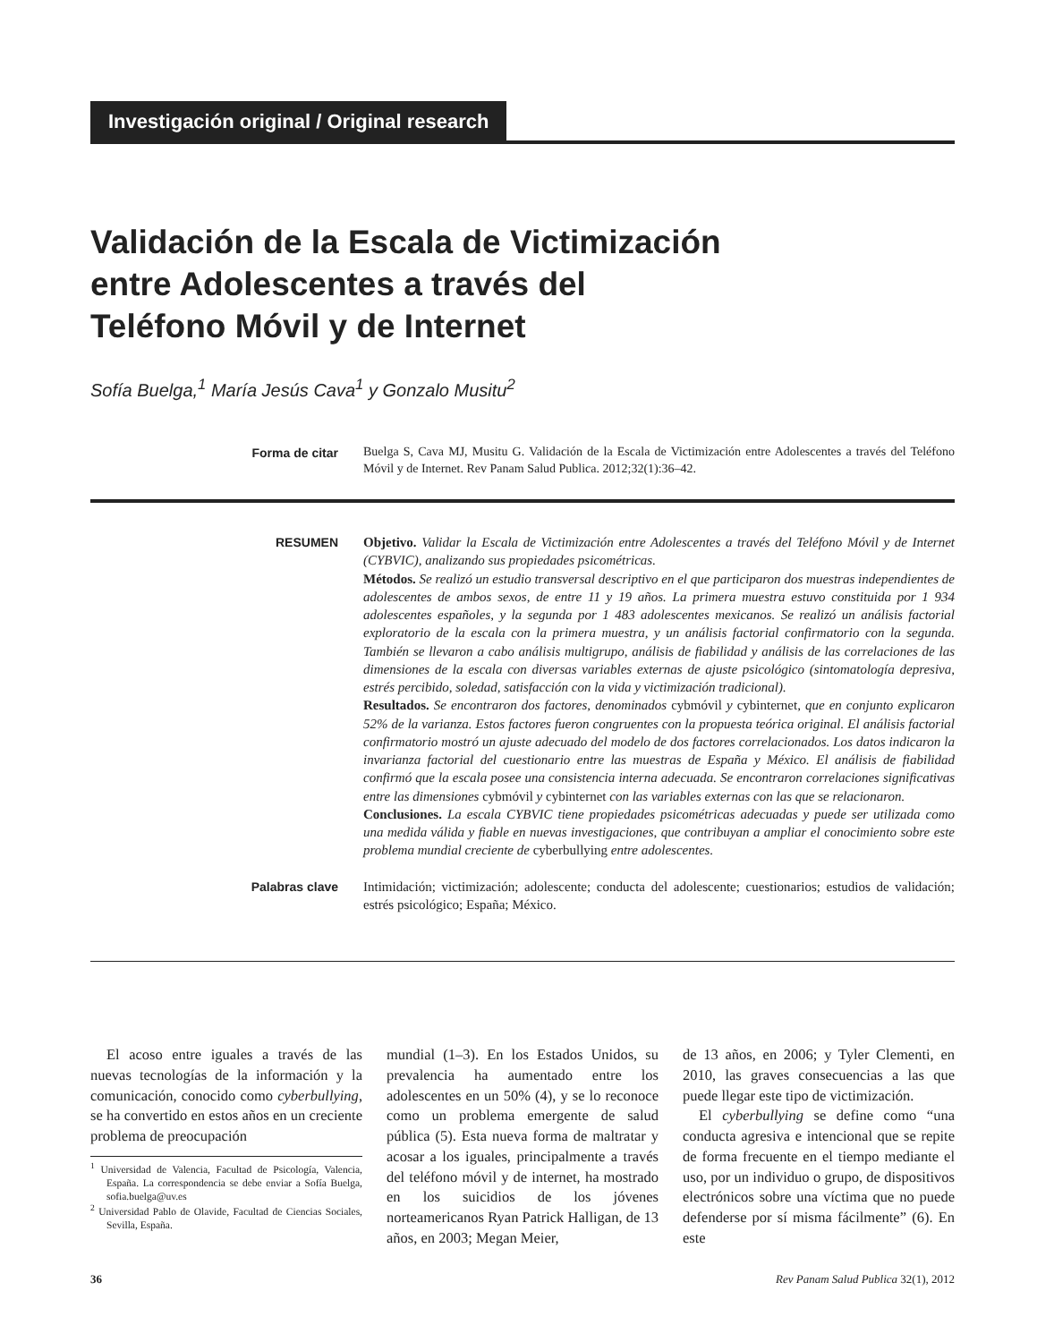Investigación original / Original research
Validación de la Escala de Victimización
entre Adolescentes a través del
Teléfono Móvil y de Internet
Sofía Buelga,<sup>1</sup> María Jesús Cava<sup>1</sup> y Gonzalo Musitu<sup>2</sup>
Forma de citar
Buelga S, Cava MJ, Musitu G. Validación de la Escala de Victimización entre Adolescentes a través del Teléfono Móvil y de Internet. Rev Panam Salud Publica. 2012;32(1):36–42.
RESUMEN
Objetivo. Validar la Escala de Victimización entre Adolescentes a través del Teléfono Móvil y de Internet (CYBVIC), analizando sus propiedades psicométricas.
Métodos. Se realizó un estudio transversal descriptivo en el que participaron dos muestras independientes de adolescentes de ambos sexos, de entre 11 y 19 años. La primera muestra estuvo constituida por 1 934 adolescentes españoles, y la segunda por 1 483 adolescentes mexicanos. Se realizó un análisis factorial exploratorio de la escala con la primera muestra, y un análisis factorial confirmatorio con la segunda. También se llevaron a cabo análisis multigrupo, análisis de fiabilidad y análisis de las correlaciones de las dimensiones de la escala con diversas variables externas de ajuste psicológico (sintomatología depresiva, estrés percibido, soledad, satisfacción con la vida y victimización tradicional).
Resultados. Se encontraron dos factores, denominados cybmóvil y cybinternet, que en conjunto explicaron 52% de la varianza. Estos factores fueron congruentes con la propuesta teórica original. El análisis factorial confirmatorio mostró un ajuste adecuado del modelo de dos factores correlacionados. Los datos indicaron la invarianza factorial del cuestionario entre las muestras de España y México. El análisis de fiabilidad confirmó que la escala posee una consistencia interna adecuada. Se encontraron correlaciones significativas entre las dimensiones cybmóvil y cybinternet con las variables externas con las que se relacionaron.
Conclusiones. La escala CYBVIC tiene propiedades psicométricas adecuadas y puede ser utilizada como una medida válida y fiable en nuevas investigaciones, que contribuyan a ampliar el conocimiento sobre este problema mundial creciente de cyberbullying entre adolescentes.
Palabras clave
Intimidación; victimización; adolescente; conducta del adolescente; cuestionarios; estudios de validación; estrés psicológico; España; México.
El acoso entre iguales a través de las nuevas tecnologías de la información y la comunicación, conocido como cyberbullying, se ha convertido en estos años en un creciente problema de preocupación
<sup>1</sup> Universidad de Valencia, Facultad de Psicología, Valencia, España. La correspondencia se debe enviar a Sofía Buelga, sofia.buelga@uv.es
<sup>2</sup> Universidad Pablo de Olavide, Facultad de Ciencias Sociales, Sevilla, España.
mundial (1–3). En los Estados Unidos, su prevalencia ha aumentado entre los adolescentes en un 50% (4), y se lo reconoce como un problema emergente de salud pública (5). Esta nueva forma de maltratar y acosar a los iguales, principalmente a través del teléfono móvil y de internet, ha mostrado en los suicidios de los jóvenes norteamericanos Ryan Patrick Halligan, de 13 años, en 2003; Megan Meier,
de 13 años, en 2006; y Tyler Clementi, en 2010, las graves consecuencias a las que puede llegar este tipo de victimización.
El cyberbullying se define como “una conducta agresiva e intencional que se repite de forma frecuente en el tiempo mediante el uso, por un individuo o grupo, de dispositivos electrónicos sobre una víctima que no puede defenderse por sí misma fácilmente” (6). En este
36 Rev Panam Salud Publica 32(1), 2012